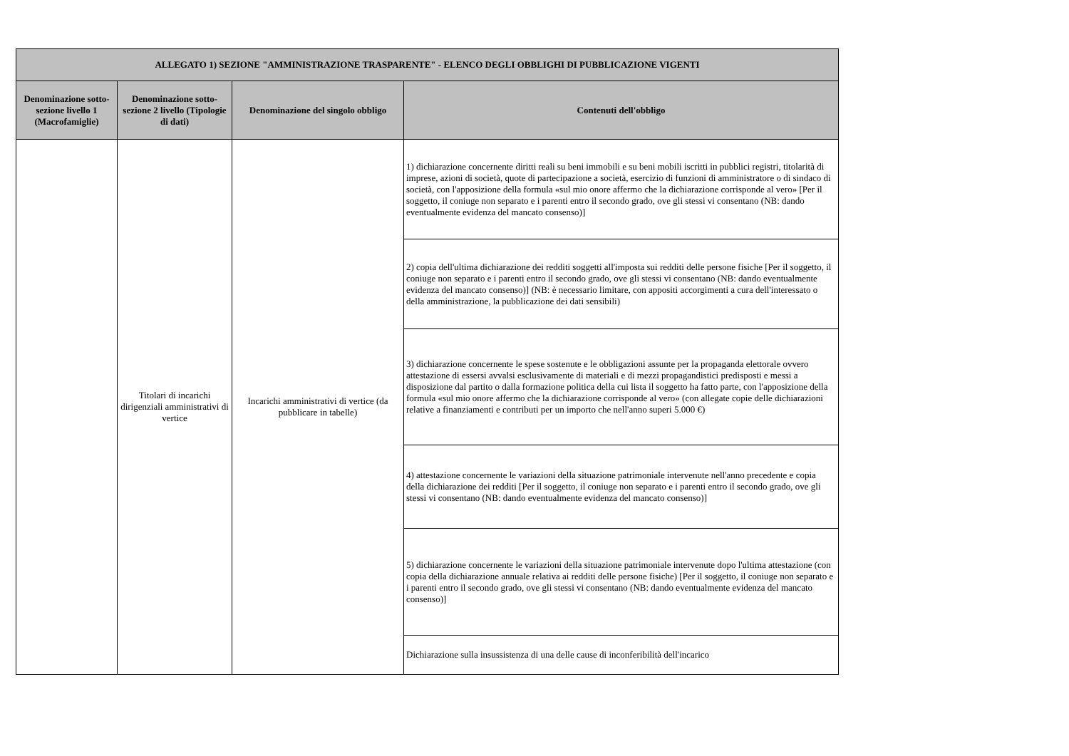| ALLEGATO 1) SEZIONE "AMMINISTRAZIONE TRASPARENTE" - ELENCO DEGLI OBBLIGHI DI PUBBLICAZIONE VIGENTI | | | |
| --- | --- | --- | --- |
| Denominazione sotto-sezione livello 1 (Macrofamiglie) | Denominazione sotto-sezione 2 livello (Tipologie di dati) | Denominazione del singolo obbligo | Contenuti dell'obbligo |
| | Titolari di incarichi dirigenziali amministrativi di vertice | Incarichi amministrativi di vertice (da pubblicare in tabelle) | 1) dichiarazione concernente diritti reali su beni immobili e su beni mobili iscritti in pubblici registri, titolarità di imprese, azioni di società, quote di partecipazione a società, esercizio di funzioni di amministratore o di sindaco di società, con l'apposizione della formula «sul mio onore affermo che la dichiarazione corrisponde al vero» [Per il soggetto, il coniuge non separato e i parenti entro il secondo grado, ove gli stessi vi consentano (NB: dando eventualmente evidenza del mancato consenso)] |
| | | | 2) copia dell'ultima dichiarazione dei redditi soggetti all'imposta sui redditi delle persone fisiche [Per il soggetto, il coniuge non separato e i parenti entro il secondo grado, ove gli stessi vi consentano (NB: dando eventualmente evidenza del mancato consenso)] (NB: è necessario limitare, con appositi accorgimenti a cura dell'interessato o della amministrazione, la pubblicazione dei dati sensibili) |
| | | | 3) dichiarazione concernente le spese sostenute e le obbligazioni assunte per la propaganda elettorale ovvero attestazione di essersi avvalsi esclusivamente di materiali e di mezzi propagandistici predisposti e messi a disposizione dal partito o dalla formazione politica della cui lista il soggetto ha fatto parte, con l'apposizione della formula «sul mio onore affermo che la dichiarazione corrisponde al vero» (con allegate copie delle dichiarazioni relative a finanziamenti e contributi per un importo che nell'anno superi 5.000 €) |
| | | | 4) attestazione concernente le variazioni della situazione patrimoniale intervenute nell'anno precedente e copia della dichiarazione dei redditi [Per il soggetto, il coniuge non separato e i parenti entro il secondo grado, ove gli stessi vi consentano (NB: dando eventualmente evidenza del mancato consenso)] |
| | | | 5) dichiarazione concernente le variazioni della situazione patrimoniale intervenute dopo l'ultima attestazione (con copia della dichiarazione annuale relativa ai redditi delle persone fisiche) [Per il soggetto, il coniuge non separato e i parenti entro il secondo grado, ove gli stessi vi consentano (NB: dando eventualmente evidenza del mancato consenso)] |
| | | | Dichiarazione sulla insussistenza di una delle cause di inconferibilità dell'incarico |